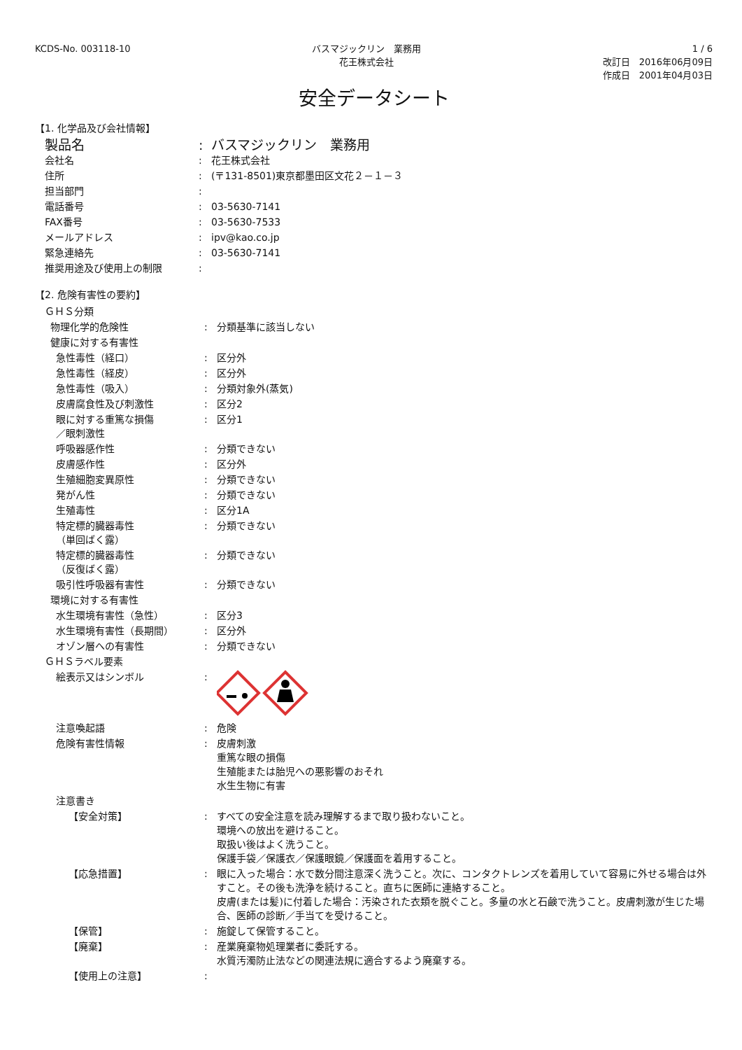KCDS-No. 003118-10 バスマジックリン　業務用
花王株式会社
1 / 6
改訂日　2016年06月09日
作成日　2001年04月03日
安全データシート
【1. 化学品及び会社情報】
| 製品名 | : | バスマジックリン 業務用 |
| 会社名 | : | 花王株式会社 |
| 住所 | : | (〒131-8501)東京都墨田区文花２－１－３ |
| 担当部門 | : | |
| 電話番号 | : | 03-5630-7141 |
| FAX番号 | : | 03-5630-7533 |
| メールアドレス | : | ipv@kao.co.jp |
| 緊急連絡先 | : | 03-5630-7141 |
| 推奨用途及び使用上の制限 | : | |
【2. 危険有害性の要約】
| ＧＨＳ分類 | | |
| 物理化学的危険性 | : | 分類基準に該当しない |
| 健康に対する有害性 | | |
| 急性毒性（経口） | : | 区分外 |
| 急性毒性（経皮） | : | 区分外 |
| 急性毒性（吸入） | : | 分類対象外(蒸気) |
| 皮膚腐食性及び刺激性 | : | 区分2 |
| 眼に対する重篤な損傷 ／眼刺激性 | : | 区分1 |
| 呼吸器感作性 | : | 分類できない |
| 皮膚感作性 | : | 区分外 |
| 生殖細胞変異原性 | : | 分類できない |
| 発がん性 | : | 分類できない |
| 生殖毒性 | : | 区分1A |
| 特定標的臓器毒性 （単回ばく露） | : | 分類できない |
| 特定標的臓器毒性 （反復ばく露） | : | 分類できない |
| 吸引性呼吸器有害性 | : | 分類できない |
| 環境に対する有害性 | | |
| 水生環境有害性（急性） | : | 区分3 |
| 水生環境有害性（長期間） | : | 区分外 |
| オゾン層への有害性 | : | 分類できない |
| ＧＨＳラベル要素 | | |
| 絵表示又はシンボル | : | |
| 注意喚起語 | : | 危険 |
| 危険有害性情報 | : | 皮膚刺激 重篤な眼の損傷 生殖能または胎児への悪影響のおそれ 水生生物に有害 |
| 注意書き | | |
| 【安全対策】 | : | すべての安全注意を読み理解するまで取り扱わないこと。 環境への放出を避けること。 取扱い後はよく洗うこと。 保護手袋／保護衣／保護眼鏡／保護面を着用すること。 |
| 【応急措置】 | : | 眼に入った場合：水で数分間注意深く洗うこと。次に、コンタクトレンズを着用していて容易に外せる場合は外すこと。その後も洗浄を続けること。直ちに医師に連絡すること。 皮膚(または髪)に付着した場合：汚染された衣類を脱ぐこと。多量の水と石鹸で洗うこと。皮膚刺激が生じた場合、医師の診断／手当てを受けること。 |
| 【保管】 | : | 施錠して保管すること。 |
| 【廃棄】 | : | 産業廃棄物処理業者に委託する。 水質汚濁防止法などの関連法規に適合するよう廃棄する。 |
| 【使用上の注意】 | : | |